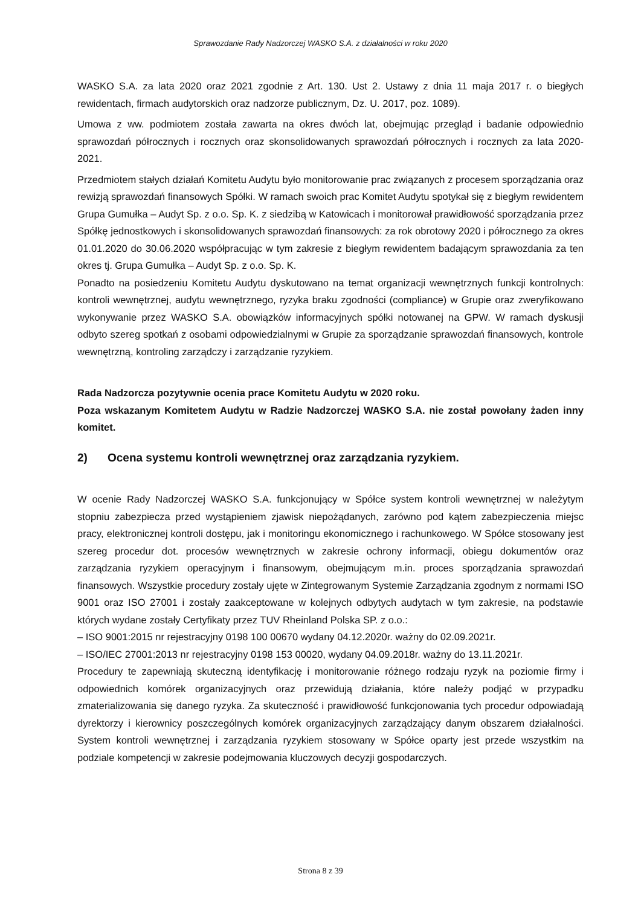Sprawozdanie Rady Nadzorczej WASKO S.A. z działalności w roku 2020
WASKO S.A. za lata 2020 oraz 2021 zgodnie z Art. 130. Ust 2. Ustawy z dnia 11 maja 2017 r. o biegłych rewidentach, firmach audytorskich oraz nadzorze publicznym, Dz. U. 2017, poz. 1089).
Umowa z ww. podmiotem została zawarta na okres dwóch lat, obejmując przegląd i badanie odpowiednio sprawozdań półrocznych i rocznych oraz skonsolidowanych sprawozdań półrocznych i rocznych za lata 2020-2021.
Przedmiotem stałych działań Komitetu Audytu było monitorowanie prac związanych z procesem sporządzania oraz rewizją sprawozdań finansowych Spółki. W ramach swoich prac Komitet Audytu spotykał się z biegłym rewidentem Grupa Gumułka – Audyt Sp. z o.o. Sp. K. z siedzibą w Katowicach i monitorował prawidłowość sporządzania przez Spółkę jednostkowych i skonsolidowanych sprawozdań finansowych: za rok obrotowy 2020 i półrocznego za okres 01.01.2020 do 30.06.2020 współpracując w tym zakresie z biegłym rewidentem badającym sprawozdania za ten okres tj. Grupa Gumułka – Audyt Sp. z o.o. Sp. K.
Ponadto na posiedzeniu Komitetu Audytu dyskutowano na temat organizacji wewnętrznych funkcji kontrolnych: kontroli wewnętrznej, audytu wewnętrznego, ryzyka braku zgodności (compliance) w Grupie oraz zweryfikowano wykonywanie przez WASKO S.A. obowiązków informacyjnych spółki notowanej na GPW. W ramach dyskusji odbyto szereg spotkań z osobami odpowiedzialnymi w Grupie za sporządzanie sprawozdań finansowych, kontrole wewnętrzną, kontroling zarządczy i zarządzanie ryzykiem.
Rada Nadzorcza pozytywnie ocenia prace Komitetu Audytu w 2020 roku.
Poza wskazanym Komitetem Audytu w Radzie Nadzorczej WASKO S.A. nie został powołany żaden inny komitet.
2) Ocena systemu kontroli wewnętrznej oraz zarządzania ryzykiem.
W ocenie Rady Nadzorczej WASKO S.A. funkcjonujący w Spółce system kontroli wewnętrznej w należytym stopniu zabezpiecza przed wystąpieniem zjawisk niepożądanych, zarówno pod kątem zabezpieczenia miejsc pracy, elektronicznej kontroli dostępu, jak i monitoringu ekonomicznego i rachunkowego. W Spółce stosowany jest szereg procedur dot. procesów wewnętrznych w zakresie ochrony informacji, obiegu dokumentów oraz zarządzania ryzykiem operacyjnym i finansowym, obejmującym m.in. proces sporządzania sprawozdań finansowych. Wszystkie procedury zostały ujęte w Zintegrowanym Systemie Zarządzania zgodnym z normami ISO 9001 oraz ISO 27001 i zostały zaakceptowane w kolejnych odbytych audytach w tym zakresie, na podstawie których wydane zostały Certyfikaty przez TUV Rheinland Polska SP. z o.o.:
– ISO 9001:2015 nr rejestracyjny 0198 100 00670 wydany 04.12.2020r. ważny do 02.09.2021r.
– ISO/IEC 27001:2013 nr rejestracyjny 0198 153 00020, wydany 04.09.2018r. ważny do 13.11.2021r.
Procedury te zapewniają skuteczną identyfikację i monitorowanie różnego rodzaju ryzyk na poziomie firmy i odpowiednich komórek organizacyjnych oraz przewidują działania, które należy podjąć w przypadku zmaterializowania się danego ryzyka. Za skuteczność i prawidłowość funkcjonowania tych procedur odpowiadają dyrektorzy i kierownicy poszczególnych komórek organizacyjnych zarządzający danym obszarem działalności. System kontroli wewnętrznej i zarządzania ryzykiem stosowany w Spółce oparty jest przede wszystkim na podziale kompetencji w zakresie podejmowania kluczowych decyzji gospodarczych.
Strona 8 z 39